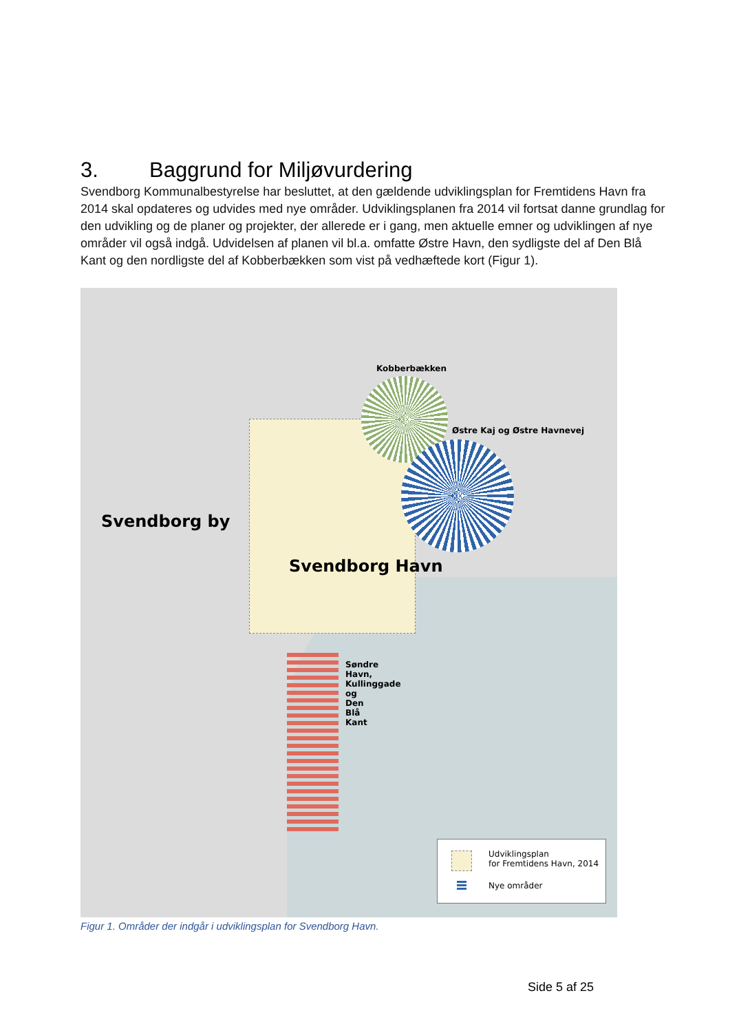3. Baggrund for Miljøvurdering
Svendborg Kommunalbestyrelse har besluttet, at den gældende udviklingsplan for Fremtidens Havn fra 2014 skal opdateres og udvides med nye områder. Udviklingsplanen fra 2014 vil fortsat danne grundlag for den udvikling og de planer og projekter, der allerede er i gang, men aktuelle emner og udviklingen af nye områder vil også indgå. Udvidelsen af planen vil bl.a. omfatte Østre Havn, den sydligste del af Den Blå Kant og den nordligste del af Kobberbækken som vist på vedhæftede kort (Figur 1).
Kobberbækken
Østre Kaj og Østre Havnevej
Søndre Havn, Kullinggade og Den Blå Kant
Svendborg by
Svendborg Havn
Udviklingsplan
for Fremtidens Havn, 2014
Nye områder
Figur 1. Områder der indgår i udviklingsplan for Svendborg Havn.
Side 5 af 25